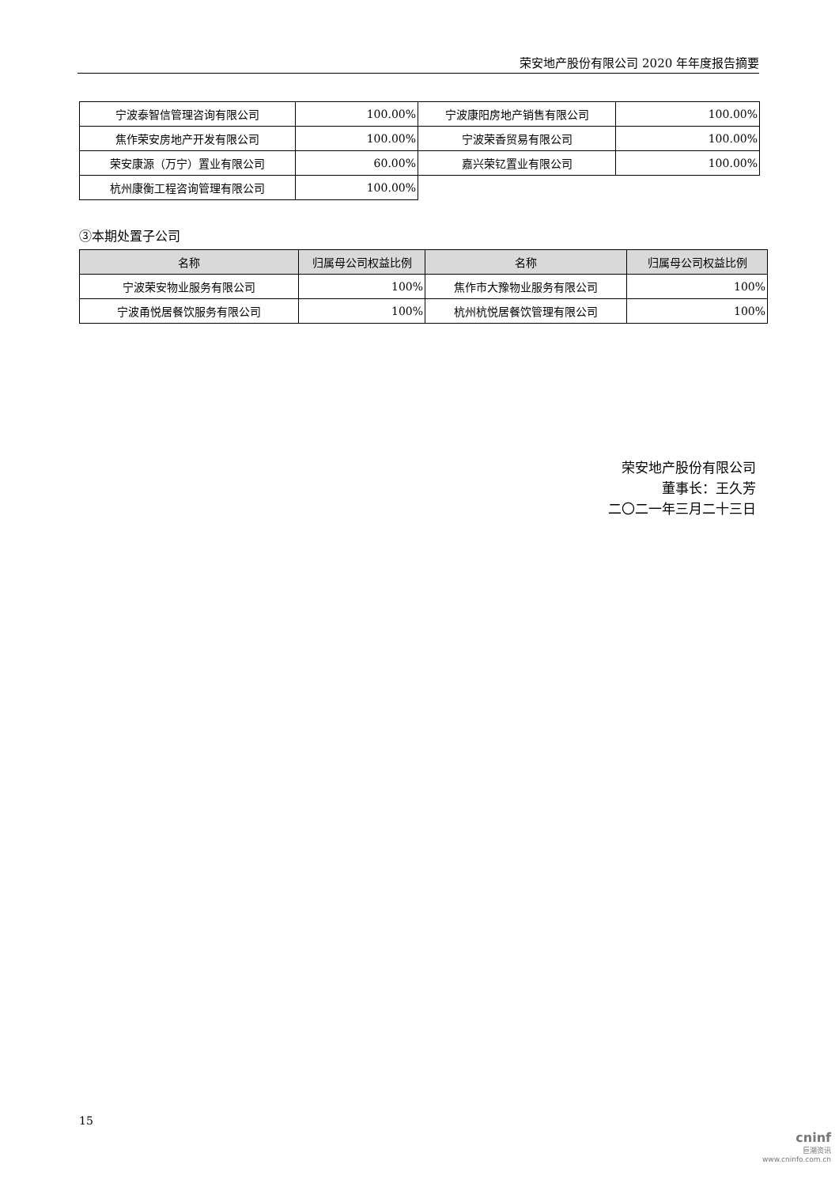荣安地产股份有限公司 2020 年年度报告摘要
| 宁波泰智信管理咨询有限公司 | 100.00% | 宁波康阳房地产销售有限公司 | 100.00% |
| 焦作荣安房地产开发有限公司 | 100.00% | 宁波荣香贸易有限公司 | 100.00% |
| 荣安康源（万宁）置业有限公司 | 60.00% | 嘉兴荣钇置业有限公司 | 100.00% |
| 杭州康衡工程咨询管理有限公司 | 100.00% | | |
③本期处置子公司
| 名称 | 归属母公司权益比例 | 名称 | 归属母公司权益比例 |
| --- | --- | --- | --- |
| 宁波荣安物业服务有限公司 | 100% | 焦作市大豫物业服务有限公司 | 100% |
| 宁波甬悦居餐饮服务有限公司 | 100% | 杭州杭悦居餐饮管理有限公司 | 100% |
荣安地产股份有限公司
董事长：王久芳
二〇二一年三月二十三日
15
cninf
巨潮资讯
www.cninfo.com.cn